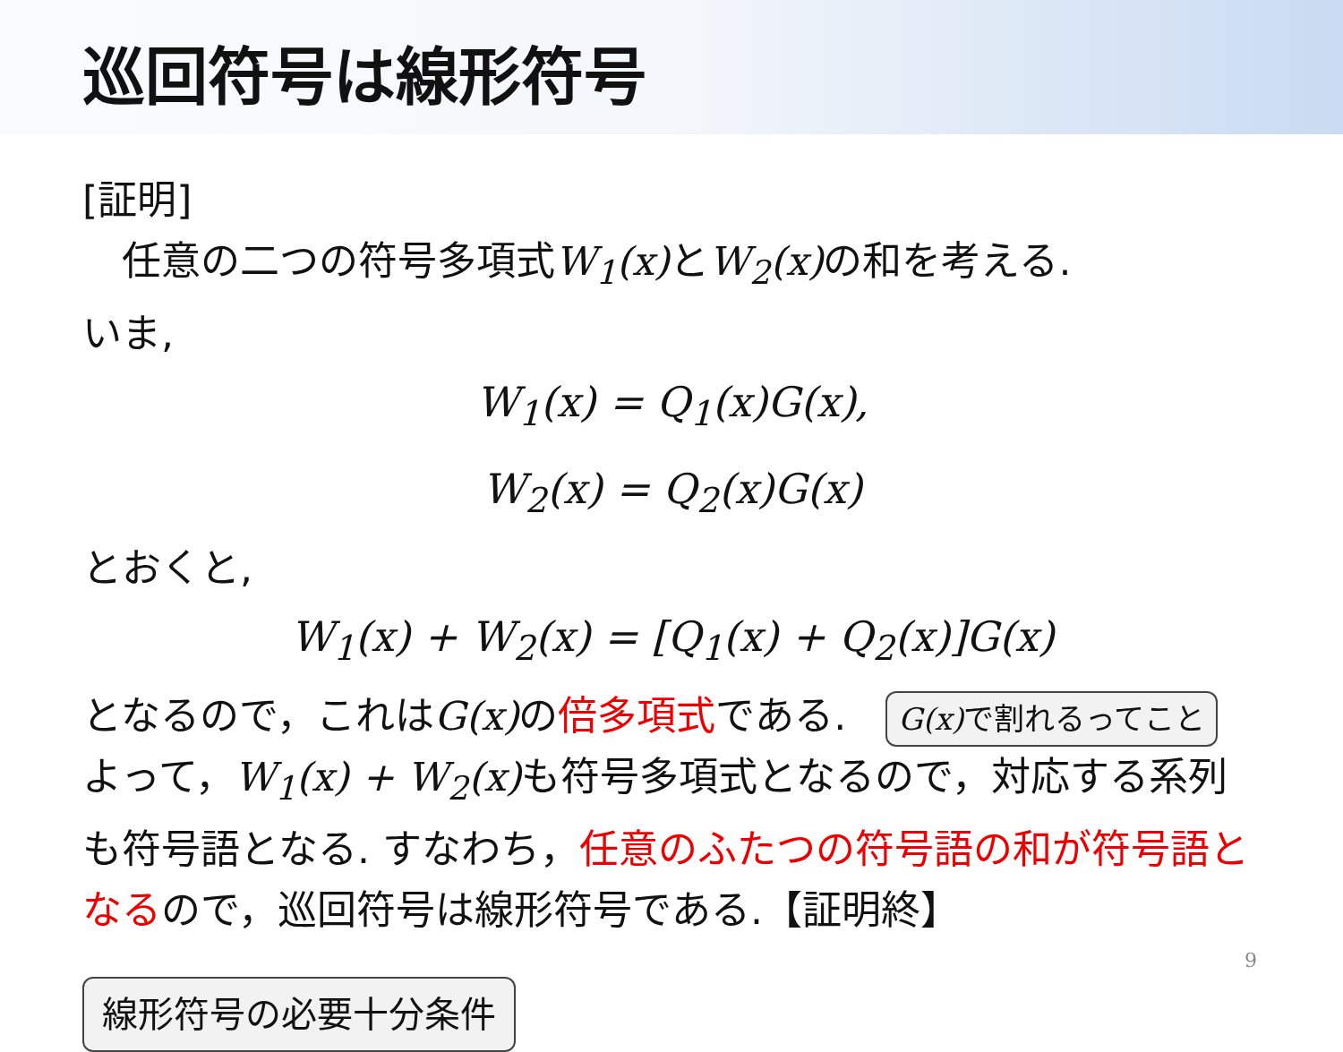巡回符号は線形符号
[証明]
　任意の二つの符号多項式W<sub>1</sub>(x) とW<sub>2</sub>(x) の和を考える.
いま,
W<sub>1</sub>(x) = Q<sub>1</sub>(x)G(x),
W<sub>2</sub>(x) = Q<sub>2</sub>(x)G(x)
とおくと,
W<sub>1</sub>(x) + W<sub>2</sub>(x) = [Q<sub>1</sub>(x) + Q<sub>2</sub>(x)]G(x)
となるので，これはG(x) の倍多項式である. G(x) で割れるってこと
よって，W<sub>1</sub>(x) + W<sub>2</sub>(x) も符号多項式となるので，対応する系列も符号語となる. すなわち，任意のふたつの符号語の和が符号語となるので，巡回符号は線形符号である.【証明終】
線形符号の必要十分条件
9